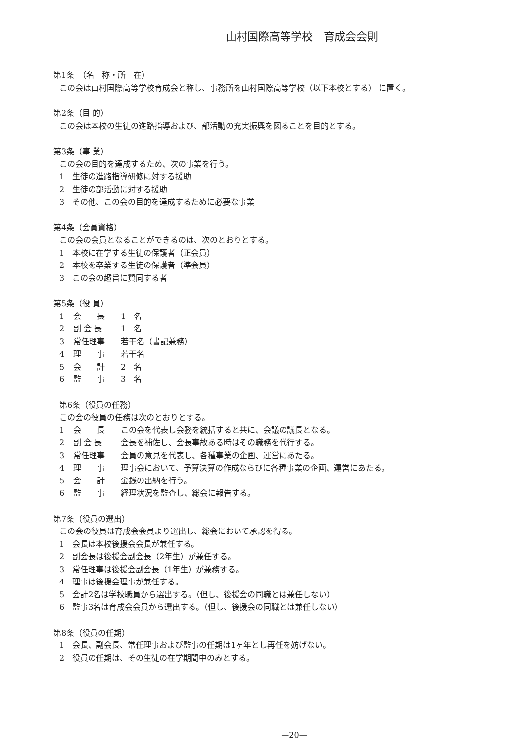山村国際高等学校　育成会会則
第1条　（名　称・所　在）
この会は山村国際高等学校育成会と称し、事務所を山村国際高等学校（以下本校とする） に置く。
第2条（目 的）
この会は本校の生徒の進路指導および、部活動の充実振興を図ることを目的とする。
第3条（事 業）
この会の目的を達成するため、次の事業を行う。
1　生徒の進路指導研修に対する援助
2　生徒の部活動に対する援助
3　その他、この会の目的を達成するために必要な事業
第4条（会員資格）
この会の会員となることができるのは、次のとおりとする。
1　本校に在学する生徒の保護者（正会員）
2　本校を卒業する生徒の保護者（準会員）
3　この会の趣旨に賛同する者
第5条（役 員）
1 会　　長 1　名
2 副 会 長 1　名
3 常任理事 若干名（書記兼務）
4 理　　事 若干名
5 会　　計 2　名
6 監　　事 3　名
第6条（役員の任務）
この会の役員の任務は次のとおりとする。
1 会　　長 この会を代表し会務を統括すると共に、会議の議長となる。
2 副 会 長 会長を補佐し、会長事故ある時はその職務を代行する。
3 常任理事 会員の意見を代表し、各種事業の企画、運営にあたる。
4 理　　事 理事会において、予算決算の作成ならびに各種事業の企画、運営にあたる。
5 会　　計 金銭の出納を行う。
6 監　　事 経理状況を監査し、総会に報告する。
第7条（役員の選出）
この会の役員は育成会会員より選出し、総会において承認を得る。
1　会長は本校後援会会長が兼任する。
2　副会長は後援会副会長（2年生）が兼任する。
3　常任理事は後援会副会長（1年生）が兼務する。
4　理事は後援会理事が兼任する。
5　会計2名は学校職員から選出する。（但し、後援会の同職とは兼任しない）
6　監事3名は育成会会員から選出する。（但し、後援会の同職とは兼任しない）
第8条（役員の任期）
1　会長、副会長、常任理事および監事の任期は1ヶ年とし再任を妨げない。
2　役員の任期は、その生徒の在学期間中のみとする。
—20—